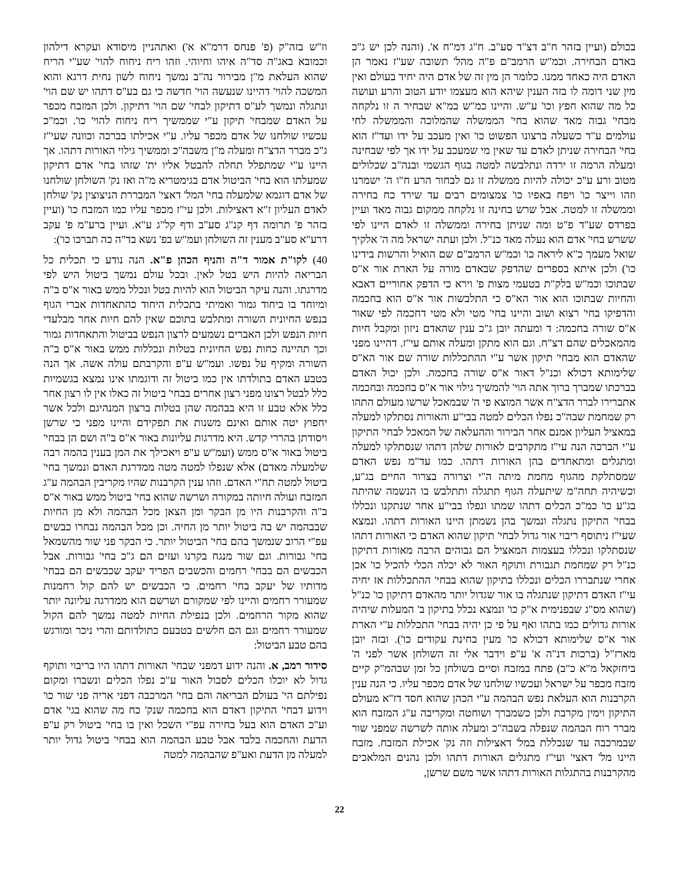בכולם (ועיין בזהר ח"ב דצ"ד סע"ב. ח"ג דמ"ח א'. (והנה לכן יש ג"כ באדם הבחירה. וכמ"ש הרמב"ם פ"ה מהל' תשובה שע"ז נאמר הן האדם היה כאחד ממנו. כלומר הן מין זה של אדם היה יחיד בעולם ואין מין שני דומה לו בזה הענין שיהא הוא מעצמו יודע הטוב והרע ועושה כל מה שהוא חפץ וכו' ע"ש. והיינו כמ"ש במ"א שבחיר ה זו נלקחה מבחי' גבוה מאד שהוא בחי' הממשלה שהמלוכה והממשלה לחי עולמים ע"ד כשעלה ברצונו הפשוט כו' ואין מעכב על ידו ועד"ז הוא בחי' הבחירה שניתן לאדם עד שאין מי שמעכב על ידו אך לפי שבחינה ומעלה הרמה זו ירדה ונתלבשה למטה בגוף הגשמי ובנה"ב שכלולים מטוב ורע ע"כ יכולה להיות ממשלה זו גם לבחור הרע ח"ו ה' ישמרנו וזהו וייצר כו' ויפח באפיו כו' צמצומים רבים עד שירד כח בחירה וממשלה זו למטה. אבל שרש בחינה זו נלקחה ממקום גבוה מאד ועיין בפרדס שע"ד פ"ט ומה שניתן בחירה וממשלה זו לאדם היינו לפי ששרש בחי' אדם הוא נעלה מאד כנ"ל. ולכן ועתה ישראל מה ה' אלקיך שואל מעמך כ"א ליראה כו' וכמ"ש הרמב"ם שם הואיל והרשות בידינו כו') ולכן איתא בספרים שהדפק שבאדם מורה על הארת אור א"ס שבתוכו וכמ"ש בלק"ת בטעמי מצות פ' וירא כי הדפק אחוריים דאבא והחיות שבתוכו הוא אור הא"ס כי התלבשות אור א"ס הוא בחכמה והדפיקו בחי' רצוא ושוב והיינו בחי' מטי ולא מטי דחכמה לפי שאור א"ס שורה בחכמה: ד ומעתה יובן ג"כ ענין שהאדם ניזון ומקבל חיות מהמאכלים שהם דצ"ח. וגם הוא מתקן ומעלה אותם עי"ז. דהיינו מפני שהאדם הוא מבחי' תיקון אשר ע"י ההתכללות שורה שם אור הא"ס שלימותא דכולא וכנ"ל דאור א"ס שורה בחכמה. ולכן יכול האדם בברכתו שמברך ברוך אתה הוי' להמשיך גילוי אור א"ס בחכמה ובחכמה אתברירו לברר הדצ"ח אשר המוצא פי ה' שבמאכל שרשו מעולם התהו רק שמחמת שבה"כ נפלו הכלים למטה בבי"ע והאורות נסתלקו למעלה במאציל העליון אמנם אחר הבירור וההעלאה של המאכל לבחי' התיקון ע"י הברכה הנה עי"ז מתקרבים לאורות שלהן דתהו שנסתלקו למעלה ומתגלים ומתאחדים בהן האורות דתהו. כמו עד"מ נפש האדם שמסתלקת מהגוף מחמת מיתה ה"י וצרורה בצרור החיים בג"ע, וכשיהיה תחה"מ שיתעלה הגוף תתגלה ותתלבש בו הנשמה שהיתה בג"ע כו' כמ"כ הכלים דתהו שמתו ונפלו בבי"ע אחר שנתקנו ונכללו בבחי' התיקון נתגלה ונמשך בהן נשמתן היינו האורות דתהו. ונמצא שעי"ז ניתוסף ריבוי אור גדול לבחי' תיקון שהוא האדם כי האורות דתהו שנסתלקו ונכללו בעצמות המאציל הם גבוהים הרבה מאורות דתיקון כנ"ל רק שמחמת תגבורת ותוקף האור לא יכלה הכלי להכיל כו' אכן אחרי שנתבררו הכלים ונכללו בתיקון שהוא בבחי' ההתכללות אז יחיה עי"ז האדם דתיקון שנתגלה בו אור שגדול יותר מהאדם דתיקון כו' כנ"ל (שהוא מס"ג שבפנימית א"ק כו' ונמצא נכלל בתיקון ב' המעלות שיהיה אורות גדולים כמו בתהו ואף על פי כן יהיה בבחי' התכללות ע"י הארת אור א"ס שלימותא דכולא כו' מעין בחינת עקודים כו'). ובזה יובן מארז"ל (ברכות דנ"ה א' ע"פ וידבר אלי זה השולחן אשר לפני ה' ביחזקאל מ"א כ"ב) פתח במזבח וסיים בשולחן כל זמן שבהמ"ק קיים מזבח מכפר על ישראל ועכשיו שולחנו של אדם מכפר עליו. כי הנה ענין הקרבנות הוא העלאת נפש הבהמה ע"י הכהן שהוא חסד דז"א מעולם התיקון וימין מקרבת ולכן כשמברך ושוחטה ומקריבה ע"ג המזבח הוא מברר רוח הבהמה שנפלה בשבה"כ ומעלה אותה לשרשה שמפני שור שבמרכבה עד שנכללת במל' דאצילות וזה נק' אכילת המזבח. מזבח היינו מל' דאצי' ועי"ז מתגלים האורות דתהו ולכן נהנים המלאכים מהקרבנות בהתגלות האורות דתהו אשר משם שרשן,
וז"ש בזה"ק (פ' פנחס דרמ"א א') ואתהניין מיסודא ועקרא דילהון וכמובא באג"ה סד"ה איהו וחיוהי. וזהו ריח ניחוח להוי' שע"י הריח שהוא העלאת מ"ן מבירור נה"ב נמשך ניחוח לשון נחית דרגא והוא המשכה להוי' דהיינו שנעשה הוי' חדשה כי גם בע"ס דתהו יש שם הוי' ונתגלה ונמשך לע"ס דתיקון לבחי' שם הוי' דתיקון. ולכן המזבח מכפר על האדם שמבחי' תיקון ע"י שממשיך ריח ניחוח להוי' כו'. וכמ"כ עכשיו שולחנו של אדם מכפר עליו. ע"י אכילתו בברכה וכוונה שעי"ז ג"כ מברר הדצ"ח ומעלה מ"ן משבה"כ וממשיך גילוי האורות דתהו. אך היינו ע"י שמתפלל תחלה להבטל אליו ית' שזהו בחי' אדם דתיקון שמעלתו הוא בחי' הביטול אדם בגימטריא מ"ה ואז נק' השולחן שולחנו של אדם דוגמא שלמעלה בחי' המל' דאצי' המבררת הניצוצין נק' שולחן לאדם העליון ז"א דאצילות. ולכן עי"ז מכפר עליו כמו המזבח כו' (ועיין בזהר פ' תרומה דף קנ"ג סע"ב ודף קל"ג ע"א. ועיין ברע"מ פ' עקב דרע"א סע"ב מענין זה השולחן ועמ"ש בפ' נשא בד"ה כה תברכו כו'):
40) לקו"ת אמור ד"ה והניף הכהן פ"א. הנה נודע כי תכלית כל הבריאה להיות היש בטל לאין. ובכל עולם נמשך ביטול היש לפי מדרגתו. והנה עיקר הביטול הוא להיות בטל ונכלל ממש באור א"ס ב"ה ומיוחד בו ביחוד גמור ואמיתי בתכלית היחוד כהתאחדות אברי הגוף בנפש החיונית השורה ומתלבש בתוכם שאין להם חיות אחר מבלעדי חיות הנפש ולכן האברים נשמעים לרצון הנפש בביטול והתאחדות גמור וכך תהיינה כחות נפש החיונית בטלות ונכללות ממש באור א"ס ב"ה השורה ומקיף על נפשו. ועמ"ש ע"פ והקרבתם עולה אשה. אך הנה בטבע האדם בתולדתו אין כמו ביטול זה ודוגמתו אינו נמצא בגשמיות כלל לבטל רצונו מפני רצון אחרים בבחי' ביטול זה כאלו אין לו רצון אחר כלל אלא טבע זו היא בבהמה שהן בטלות ברצון המנהיגם ולכל אשר יחפוץ יטה אותם ואינם משנות את תפקידם והיינו מפני כי שרשן ויסודתן בהררי קדש. היא מדרגות עליונות באור א"ס ב"ה ושם הן בבחי' ביטול באור א"ס ממש (ועמ"ש ע"פ ויאכילך את המן בענין בהמה רבה שלמעלה מאדם) אלא שנפלו למטה מטה ממדרגת האדם ונמשך בחי' ביטול למטה תח"י האדם. וזהו ענין הקרבנות שהיו מקריבין הבהמה ע"ג המזבח ועולה חיותה במקורה ושרשה שהוא בחי' ביטול ממש באור א"ס ב"ה והקרבנות היו מן הבקר ומן הצאן מכל הבהמה ולא מן החיות שבבהמה יש בה ביטול יותר מן החיה. וכן מכל הבהמה נבחרו כבשים עפ"י הרוב שנמשך בהם בחי' הביטול יותר. כי הבקר פני שור מהשמאל בחי' גבורות. וגם שור מנגח בקרנו ועזים הם ג"כ בחי' גבורות. אבל הכבשים הם בבחי' רחמים והכשבים הפריד יעקב שכבשים הם בבחי' מדותיו של יעקב בחי' רחמים. כי הכבשים יש להם קול רחמנות שמעורר רחמים והיינו לפי שמקורם ושרשם הוא ממדרגה עליונה יותר שהוא מקור הרחמים. ולכן בנפילת החיות למטה נמשך להם הקול שמעורר רחמים וגם הם חלשים בטבעם כתולדותם והרי ניכר ומורגש בהם טבע הביטול:
סידור רמב, א. והנה ידוע דמפני שבחי' האורות דתהו היו בריבוי ותוקף גדול לא יוכלו הכלים לסבול האור ע"כ נפלו הכלים ונשברו ומקום נפילתם הי' בעולם הבריאה והם בחי' המרכבה דפני אריה פני שור כו' וידוע דבחי' התיקון דאדם הוא בחכמה שנק' כח מה שהוא בגי' אדם וע"כ האדם הוא בעל בחירה עפ"י השכל ואין בו בחי' ביטול רק ע"פ הדעת והחכמה בלבד אבל טבע הבהמה הוא בבחי' ביטול גדול יותר למעלה מן הדעת ואע"פ שהבהמה למטה
22